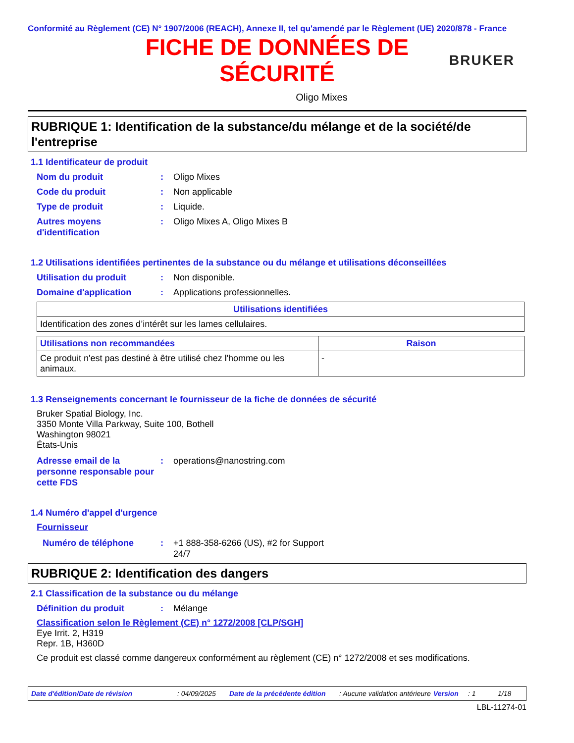Conformité au Règlement (CE) N° 1907/2006 (REACH), Annexe II, tel qu'amendé par le Règlement (UE) 2020/878 - France
FICHE DE DONNÉES DE SÉCURITÉ
BRUKER
Oligo Mixes
RUBRIQUE 1: Identification de la substance/du mélange et de la société/de l'entreprise
1.1 Identificateur de produit
Nom du produit: Oligo Mixes
Code du produit: Non applicable
Type de produit: Liquide.
Autres moyens d'identification: Oligo Mixes A, Oligo Mixes B
1.2 Utilisations identifiées pertinentes de la substance ou du mélange et utilisations déconseillées
Utilisation du produit: Non disponible.
Domaine d'application: Applications professionnelles.
| Utilisations identifiées |
| --- |
| Identification des zones d’intérêt sur les lames cellulaires. |
| Utilisations non recommandées | Raison |
| --- | --- |
| Ce produit n'est pas destiné à être utilisé chez l'homme ou les animaux. | - |
1.3 Renseignements concernant le fournisseur de la fiche de données de sécurité
Bruker Spatial Biology, Inc.
3350 Monte Villa Parkway, Suite 100, Bothell
Washington 98021
États-Unis
Adresse email de la personne responsable pour cette FDS: operations@nanostring.com
1.4 Numéro d'appel d'urgence
Fournisseur
Numéro de téléphone: +1 888-358-6266 (US), #2 for Support
24/7
RUBRIQUE 2: Identification des dangers
2.1 Classification de la substance ou du mélange
Définition du produit: Mélange
Classification selon le Règlement (CE) n° 1272/2008 [CLP/SGH]
Eye Irrit. 2, H319
Repr. 1B, H360D
Ce produit est classé comme dangereux conformément au règlement (CE) n° 1272/2008 et ses modifications.
Date d'édition/Date de révision: 04/09/2025 Date de la précédente édition: Aucune validation antérieure Version: 1 1/18
LBL-11274-01